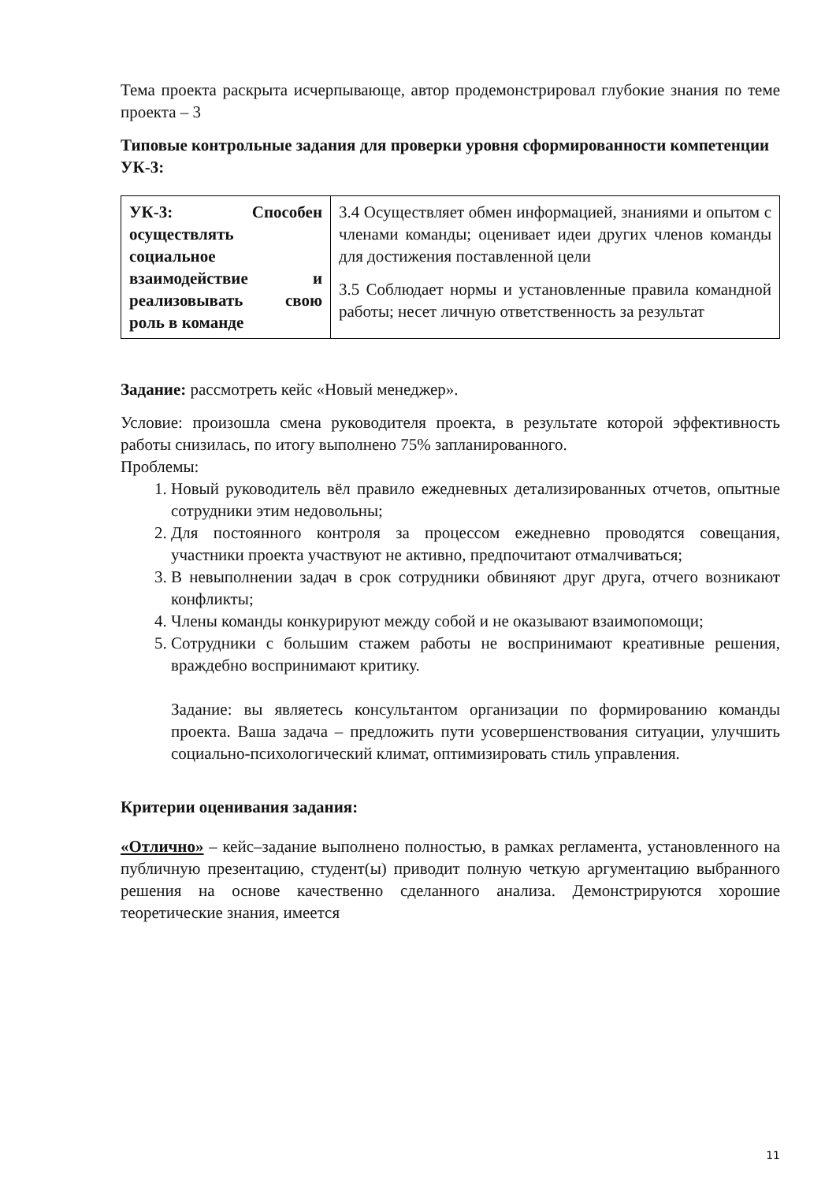Тема проекта раскрыта исчерпывающе, автор продемонстрировал глубокие знания по теме проекта – 3
Типовые контрольные задания для проверки уровня сформированности компетенции УК-3:
| УК-3: Способен осуществлять социальное взаимодействие и реализовывать свою роль в команде | 3.4 Осуществляет обмен информацией, знаниями и опытом с членами команды; оценивает идеи других членов команды для достижения поставленной цели 3.5 Соблюдает нормы и установленные правила командной работы; несет личную ответственность за результат |
Задание: рассмотреть кейс «Новый менеджер».
Условие: произошла смена руководителя проекта, в результате которой эффективность работы снизилась, по итогу выполнено 75% запланированного.
Проблемы:
1. Новый руководитель вёл правило ежедневных детализированных отчетов, опытные сотрудники этим недовольны;
2. Для постоянного контроля за процессом ежедневно проводятся совещания, участники проекта участвуют не активно, предпочитают отмалчиваться;
3. В невыполнении задач в срок сотрудники обвиняют друг друга, отчего возникают конфликты;
4. Члены команды конкурируют между собой и не оказывают взаимопомощи;
5. Сотрудники с большим стажем работы не воспринимают креативные решения, враждебно воспринимают критику.
Задание: вы являетесь консультантом организации по формированию команды проекта. Ваша задача – предложить пути усовершенствования ситуации, улучшить социально-психологический климат, оптимизировать стиль управления.
Критерии оценивания задания:
«Отлично» – кейс–задание выполнено полностью, в рамках регламента, установленного на публичную презентацию, студент(ы) приводит полную четкую аргументацию выбранного решения на основе качественно сделанного анализа. Демонстрируются хорошие теоретические знания, имеется
11